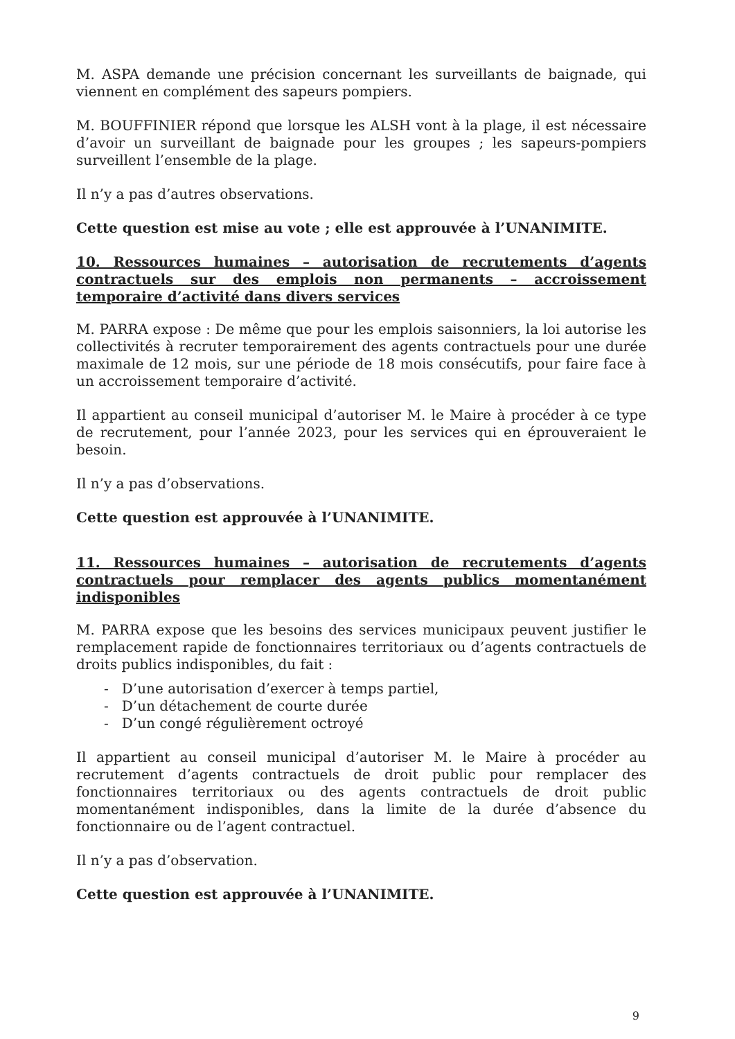M. ASPA demande une précision concernant les surveillants de baignade, qui viennent en complément des sapeurs pompiers.
M. BOUFFINIER répond que lorsque les ALSH vont à la plage, il est nécessaire d’avoir un surveillant de baignade pour les groupes ; les sapeurs-pompiers surveillent l’ensemble de la plage.
Il n’y a pas d’autres observations.
Cette question est mise au vote ; elle est approuvée à l’UNANIMITE.
10. Ressources humaines – autorisation de recrutements d’agents contractuels sur des emplois non permanents – accroissement temporaire d’activité dans divers services
M. PARRA expose : De même que pour les emplois saisonniers, la loi autorise les collectivités à recruter temporairement des agents contractuels pour une durée maximale de 12 mois, sur une période de 18 mois consécutifs, pour faire face à un accroissement temporaire d’activité.
Il appartient au conseil municipal d’autoriser M. le Maire à procéder à ce type de recrutement, pour l’année 2023, pour les services qui en éprouveraient le besoin.
Il n’y a pas d’observations.
Cette question est approuvée à l’UNANIMITE.
11. Ressources humaines – autorisation de recrutements d’agents contractuels pour remplacer des agents publics momentanément indisponibles
M. PARRA expose que les besoins des services municipaux peuvent justifier le remplacement rapide de fonctionnaires territoriaux ou d’agents contractuels de droits publics indisponibles, du fait :
- D’une autorisation d’exercer à temps partiel,
- D’un détachement de courte durée
- D’un congé régulièrement octroyé
Il appartient au conseil municipal d’autoriser M. le Maire à procéder au recrutement d’agents contractuels de droit public pour remplacer des fonctionnaires territoriaux ou des agents contractuels de droit public momentanément indisponibles, dans la limite de la durée d’absence du fonctionnaire ou de l’agent contractuel.
Il n’y a pas d’observation.
Cette question est approuvée à l’UNANIMITE.
9